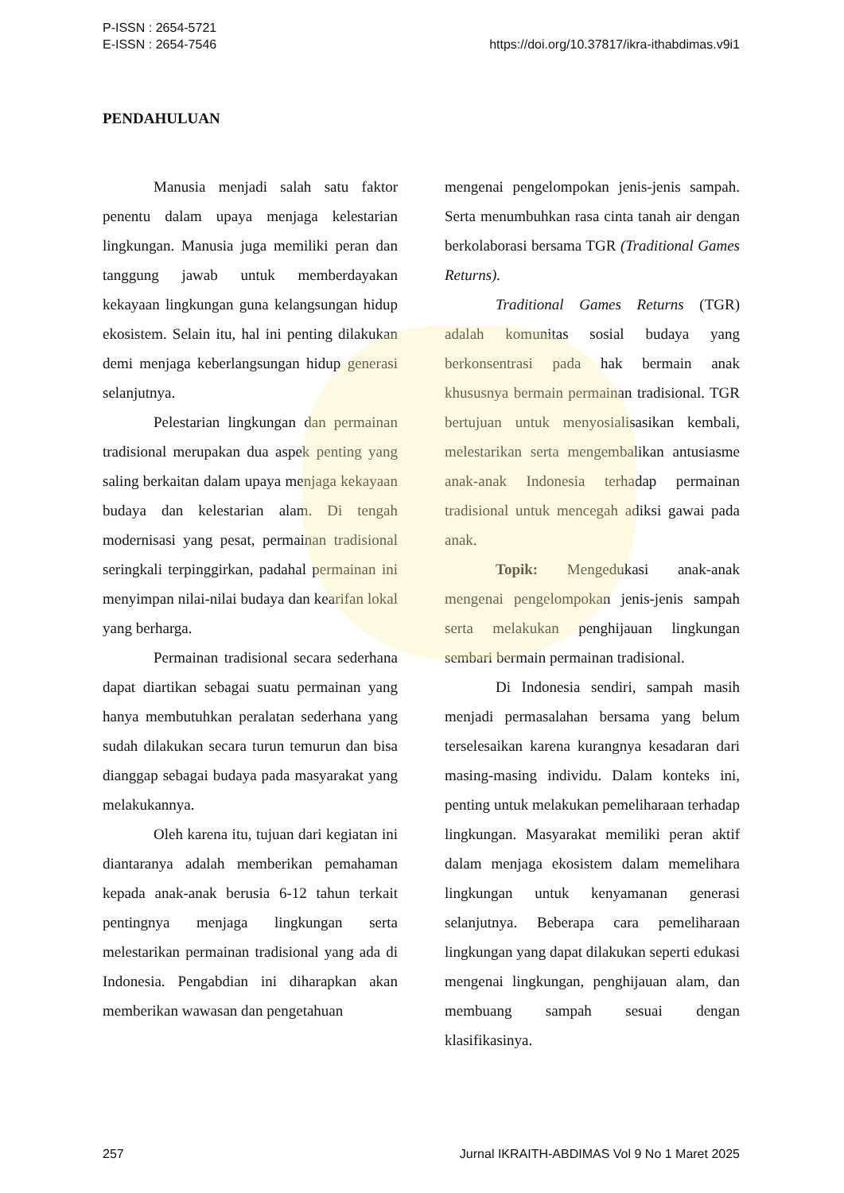P-ISSN : 2654-5721
E-ISSN : 2654-7546
https://doi.org/10.37817/ikra-ithabdimas.v9i1
PENDAHULUAN
Manusia menjadi salah satu faktor penentu dalam upaya menjaga kelestarian lingkungan. Manusia juga memiliki peran dan tanggung jawab untuk memberdayakan kekayaan lingkungan guna kelangsungan hidup ekosistem. Selain itu, hal ini penting dilakukan demi menjaga keberlangsungan hidup generasi selanjutnya.
Pelestarian lingkungan dan permainan tradisional merupakan dua aspek penting yang saling berkaitan dalam upaya menjaga kekayaan budaya dan kelestarian alam. Di tengah modernisasi yang pesat, permainan tradisional seringkali terpinggirkan, padahal permainan ini menyimpan nilai-nilai budaya dan kearifan lokal yang berharga.
Permainan tradisional secara sederhana dapat diartikan sebagai suatu permainan yang hanya membutuhkan peralatan sederhana yang sudah dilakukan secara turun temurun dan bisa dianggap sebagai budaya pada masyarakat yang melakukannya.
Oleh karena itu, tujuan dari kegiatan ini diantaranya adalah memberikan pemahaman kepada anak-anak berusia 6-12 tahun terkait pentingnya menjaga lingkungan serta melestarikan permainan tradisional yang ada di Indonesia. Pengabdian ini diharapkan akan memberikan wawasan dan pengetahuan
mengenai pengelompokan jenis-jenis sampah. Serta menumbuhkan rasa cinta tanah air dengan berkolaborasi bersama TGR (Traditional Games Returns).
Traditional Games Returns (TGR) adalah komunitas sosial budaya yang berkonsentrasi pada hak bermain anak khususnya bermain permainan tradisional. TGR bertujuan untuk menyosialisasikan kembali, melestarikan serta mengembalikan antusiasme anak-anak Indonesia terhadap permainan tradisional untuk mencegah adiksi gawai pada anak.
Topik: Mengedukasi anak-anak mengenai pengelompokan jenis-jenis sampah serta melakukan penghijauan lingkungan sembari bermain permainan tradisional.
Di Indonesia sendiri, sampah masih menjadi permasalahan bersama yang belum terselesaikan karena kurangnya kesadaran dari masing-masing individu. Dalam konteks ini, penting untuk melakukan pemeliharaan terhadap lingkungan. Masyarakat memiliki peran aktif dalam menjaga ekosistem dalam memelihara lingkungan untuk kenyamanan generasi selanjutnya. Beberapa cara pemeliharaan lingkungan yang dapat dilakukan seperti edukasi mengenai lingkungan, penghijauan alam, dan membuang sampah sesuai dengan klasifikasinya.
257 Jurnal IKRAITH-ABDIMAS Vol 9 No 1 Maret 2025